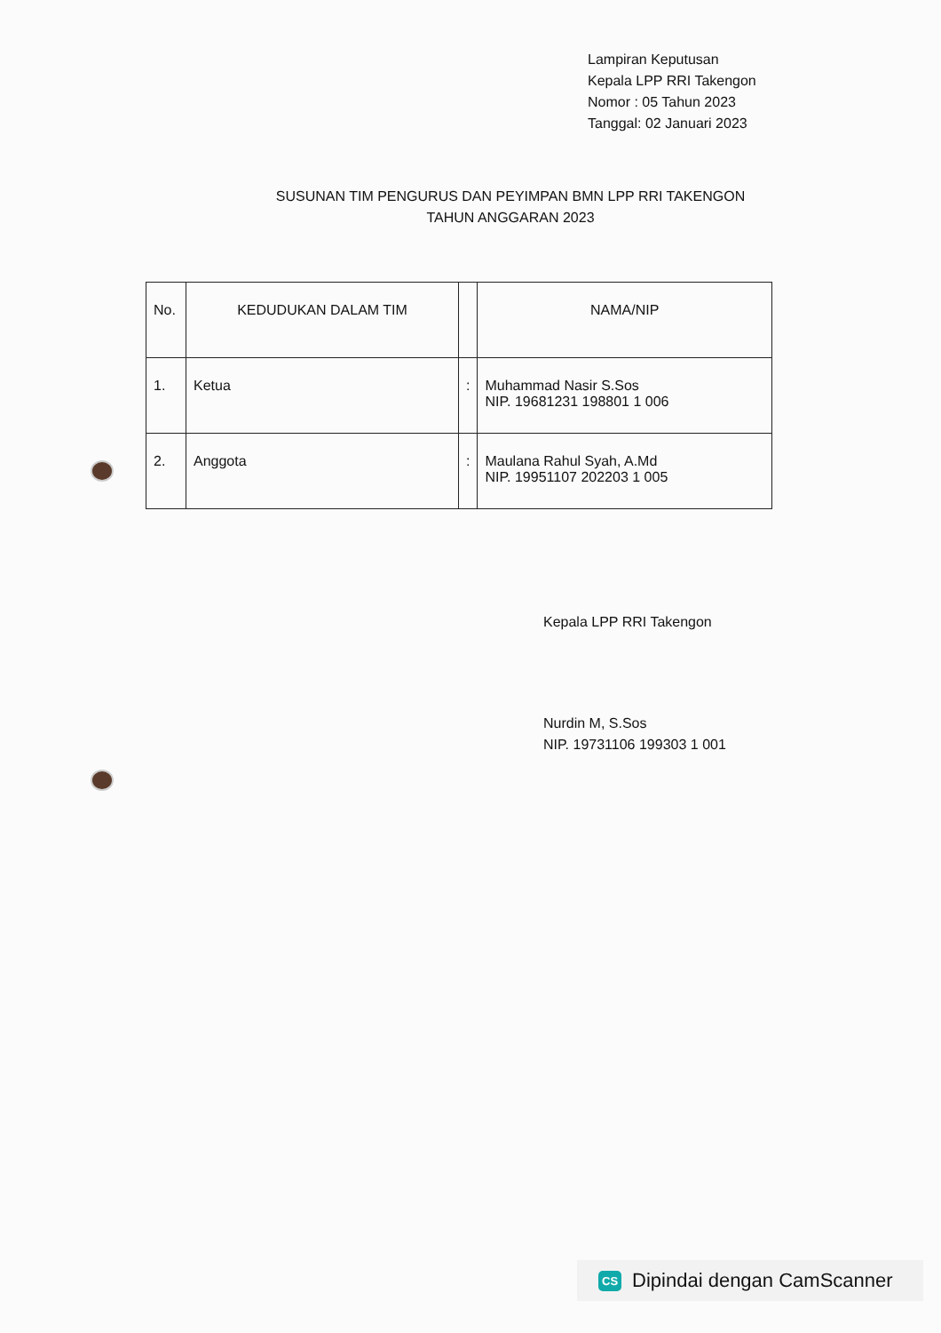Lampiran Keputusan
Kepala LPP RRI Takengon
Nomor : 05 Tahun 2023
Tanggal: 02 Januari 2023
SUSUNAN TIM PENGURUS DAN PEYIMPAN BMN LPP RRI TAKENGON
TAHUN ANGGARAN 2023
| No. | KEDUDUKAN DALAM TIM | | NAMA/NIP |
| --- | --- | --- | --- |
| 1. | Ketua | : | Muhammad Nasir S.Sos NIP. 19681231 198801 1 006 |
| 2. | Anggota | : | Maulana Rahul Syah, A.Md NIP. 19951107 202203 1 005 |
Kepala LPP RRI Takengon
Nurdin M, S.Sos
NIP. 19731106 199303 1 001
CS Dipindai dengan CamScanner